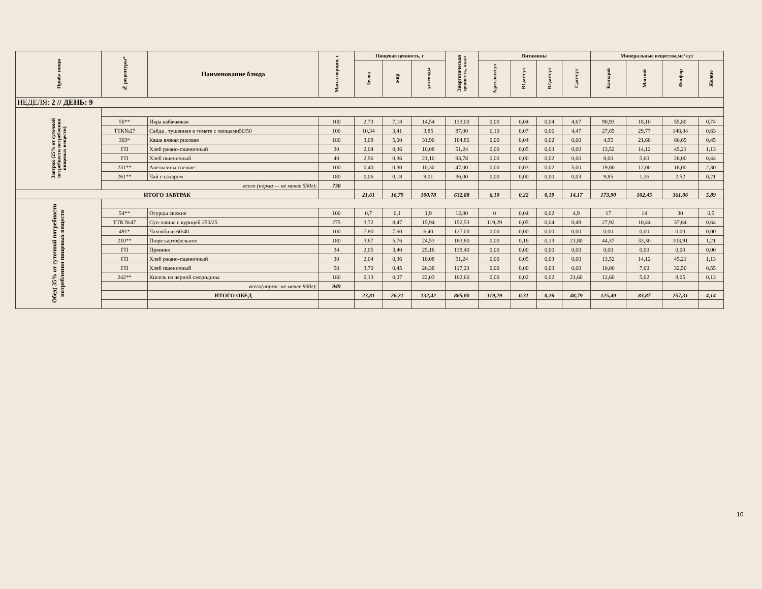| Приём пищи | № рецептуры* | Наименование блюда | Масса порции, г | Пищевая ценность, г | | | Энергетическая ценность, ккал | Витамины | | | | Минеральные вещества,мг/ сут | | | |
| --- | --- | --- | --- | --- | --- | --- | --- | --- | --- | --- | --- | --- | --- | --- | --- |
| | | | | белок | жир | углеводы | | А,рет.экв/сут | В1,мг/сут | В2,мг/сут | С,мг/сут | Кальций | Магний | Фосфор | Железо |
| НЕДЕЛЯ: 2 // ДЕНЬ: 9 | | | | | | | | | | | | | | | |
| Завтрак (25% от суточной потребности потребления пищевых веществ) | | | | | | | | | | | | | | | |
| | 56** | Икра кабачковая | 100 | 2,73 | 7,18 | 14,54 | 133,00 | 0,00 | 0,04 | 0,04 | 4,67 | 90,93 | 18,10 | 55,80 | 0,74 |
| | ТТК№27 | Сайда , тушенная в томате с овощами50/50 | 100 | 10,34 | 3,41 | 3,85 | 87,00 | 6,10 | 0,07 | 0,06 | 4,47 | 27,65 | 29,77 | 148,84 | 0,63 |
| | 303* | Каша вязкая рисовая | 180 | 3,08 | 5,00 | 31,90 | 184,86 | 0,00 | 0,04 | 0,02 | 0,00 | 4,95 | 21,60 | 66,69 | 0,45 |
| | ГП | Хлеб ржано-пшеничный | 30 | 2,04 | 0,36 | 10,08 | 51,24 | 0,00 | 0,05 | 0,03 | 0,00 | 13,52 | 14,12 | 45,21 | 1,13 |
| | ГП | Хлеб пшеничный | 40 | 2,96 | 0,36 | 21,10 | 93,78 | 0,00 | 0,00 | 0,02 | 0,00 | 8,00 | 5,60 | 26,00 | 0,44 |
| | 231** | Апельсины свежие | 100 | 0,40 | 0,30 | 10,30 | 47,00 | 0,00 | 0,03 | 0,02 | 5,00 | 19,00 | 12,00 | 16,00 | 2,30 |
| | 261** | Чай с сахаром | 180 | 0,06 | 0,18 | 9,01 | 36,00 | 0,00 | 0,00 | 0,00 | 0,03 | 9,85 | 1,26 | 2,52 | 0,21 |
| | всего (норма — не менее 550г): | | 730 | | | | | | | | | | | | |
| ИТОГО ЗАВТРАК | | | | 21,61 | 16,79 | 100,78 | 632,88 | 6,10 | 0,22 | 0,19 | 14,17 | 173,90 | 102,45 | 361,06 | 5,89 |
| Обед( 35% от суточной потребности потребления пищевых веществ | | | | | | | | | | | | | | | |
| | 54** | Огурцы свежие | 100 | 0,7 | 0,1 | 1,9 | 12,00 | 0 | 0,04 | 0,02 | 4,9 | 17 | 14 | 30 | 0,5 |
| | ТТК №47 | Суп-лапша с курицей 250/25 | 275 | 3,72 | 8,47 | 15,94 | 152,53 | 119,29 | 0,05 | 0,04 | 0,49 | 27,92 | 10,44 | 37,64 | 0,64 |
| | 491* | Чахохбили 60/40 | 100 | 7,80 | 7,60 | 6,40 | 127,00 | 0,00 | 0,00 | 0,00 | 0,00 | 0,00 | 0,00 | 0,00 | 0,00 |
| | 210** | Пюре картофельное | 180 | 3,67 | 5,76 | 24,53 | 163,80 | 0,00 | 0,16 | 0,13 | 21,80 | 44,37 | 33,30 | 103,91 | 1,21 |
| | ГП | Пряники | 34 | 2,05 | 3,40 | 25,16 | 139,40 | 0,00 | 0,00 | 0,00 | 0,00 | 0,00 | 0,00 | 0,00 | 0,00 |
| | ГП | Хлеб ржано-пшеничный | 30 | 2,04 | 0,36 | 10,08 | 51,24 | 0,00 | 0,05 | 0,03 | 0,00 | 13,52 | 14,12 | 45,21 | 1,13 |
| | ГП | Хлеб пшеничный | 50 | 3,70 | 0,45 | 26,38 | 117,23 | 0,00 | 0,00 | 0,03 | 0,00 | 10,00 | 7,00 | 32,50 | 0,55 |
| | 242** | Кисель из чёрной смородины | 180 | 0,13 | 0,07 | 22,03 | 102,60 | 0,00 | 0,02 | 0,02 | 21,60 | 12,60 | 5,02 | 8,05 | 0,13 |
| | | всего(норма -не менее 800г): | 949 | | | | | | | | | | | | |
| | | ИТОГО ОБЕД | | 23,81 | 26,21 | 132,42 | 865,80 | 119,29 | 0,31 | 0,26 | 48,79 | 125,40 | 83,87 | 257,31 | 4,14 |
10